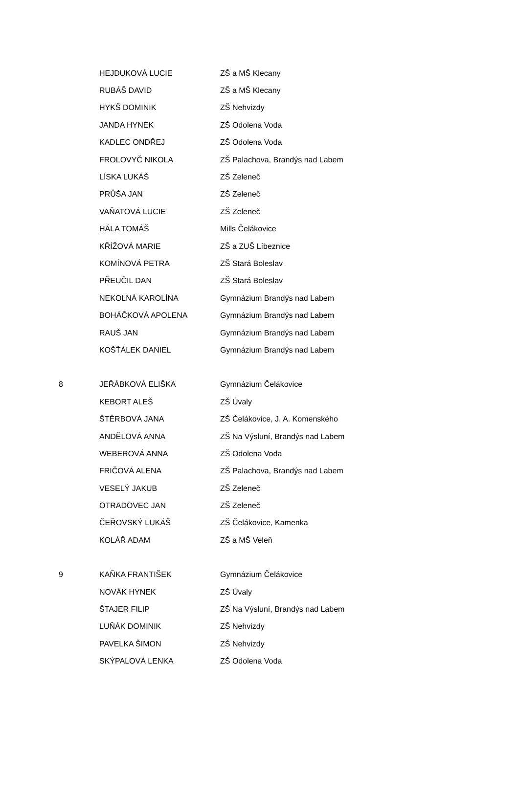| | HEJDUKOVÁ LUCIE | ZŠ a MŠ Klecany |
| | RUBÁŠ DAVID | ZŠ a MŠ Klecany |
| | HYKŠ DOMINIK | ZŠ Nehvizdy |
| | JANDA HYNEK | ZŠ Odolena Voda |
| | KADLEC ONDŘEJ | ZŠ Odolena Voda |
| | FROLOVYČ NIKOLA | ZŠ Palachova, Brandýs nad Labem |
| | LÍSKA LUKÁŠ | ZŠ Zeleneč |
| | PRŮŠA JAN | ZŠ Zeleneč |
| | VAŇATOVÁ LUCIE | ZŠ Zeleneč |
| | HÁLA TOMÁŠ | Mills Čelákovice |
| | KŘÍŽOVÁ MARIE | ZŠ a ZUŠ Líbeznice |
| | KOMÍNOVÁ PETRA | ZŠ Stará Boleslav |
| | PŘEUČIL DAN | ZŠ Stará Boleslav |
| | NEKOLNÁ KAROLÍNA | Gymnázium Brandýs nad Labem |
| | BOHÁČKOVÁ APOLENA | Gymnázium Brandýs nad Labem |
| | RAUŠ JAN | Gymnázium Brandýs nad Labem |
| | KOŠŤÁLEK DANIEL | Gymnázium Brandýs nad Labem |
| 8 | JEŘÁBKOVÁ ELIŠKA | Gymnázium Čelákovice |
| | KEBORT ALEŠ | ZŠ Úvaly |
| | ŠTĚRBOVÁ JANA | ZŠ Čelákovice, J. A. Komenského |
| | ANDĚLOVÁ ANNA | ZŠ Na Výsluní, Brandýs nad Labem |
| | WEBEROVÁ ANNA | ZŠ Odolena Voda |
| | FRIČOVÁ ALENA | ZŠ Palachova, Brandýs nad Labem |
| | VESELÝ JAKUB | ZŠ Zeleneč |
| | OTRADOVEC JAN | ZŠ Zeleneč |
| | ČEŘOVSKÝ LUKÁŠ | ZŠ Čelákovice, Kamenka |
| | KOLÁŘ ADAM | ZŠ a MŠ Veleň |
| 9 | KAŇKA FRANTIŠEK | Gymnázium Čelákovice |
| | NOVÁK HYNEK | ZŠ Úvaly |
| | ŠTAJER FILIP | ZŠ Na Výsluní, Brandýs nad Labem |
| | LUŇÁK DOMINIK | ZŠ Nehvizdy |
| | PAVELKA ŠIMON | ZŠ Nehvizdy |
| | SKÝPALOVÁ LENKA | ZŠ Odolena Voda |